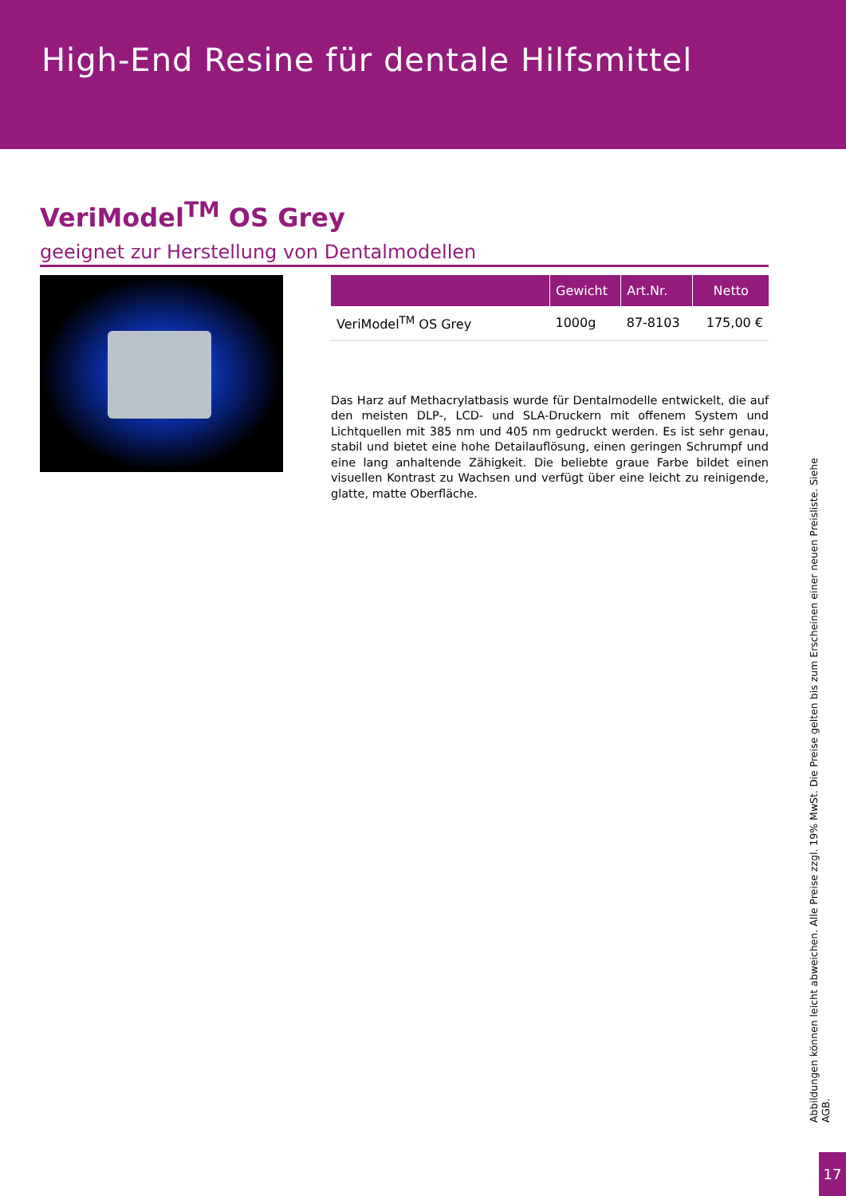High-End Resine für dentale Hilfsmittel
VeriModel<sup>TM</sup> OS Grey
geeignet zur Herstellung von Dentalmodellen
| | Gewicht | Art.Nr. | Netto |
| --- | --- | --- | --- |
| VeriModel<sup>TM</sup> OS Grey | 1000g | 87-8103 | 175,00 € |
Das Harz auf Methacrylatbasis wurde für Dentalmodelle entwickelt, die auf den meisten DLP-, LCD- und SLA-Druckern mit offenem System und Lichtquellen mit 385 nm und 405 nm gedruckt werden. Es ist sehr genau, stabil und bietet eine hohe Detailauflösung, einen geringen Schrumpf und eine lang anhaltende Zähigkeit. Die beliebte graue Farbe bildet einen visuellen Kontrast zu Wachsen und verfügt über eine leicht zu reinigende, glatte, matte Oberfläche.
Abbildungen können leicht abweichen. Alle Preise zzgl. 19% MwSt. Die Preise gelten bis zum Erscheinen einer neuen Preisliste. Siehe AGB.
17